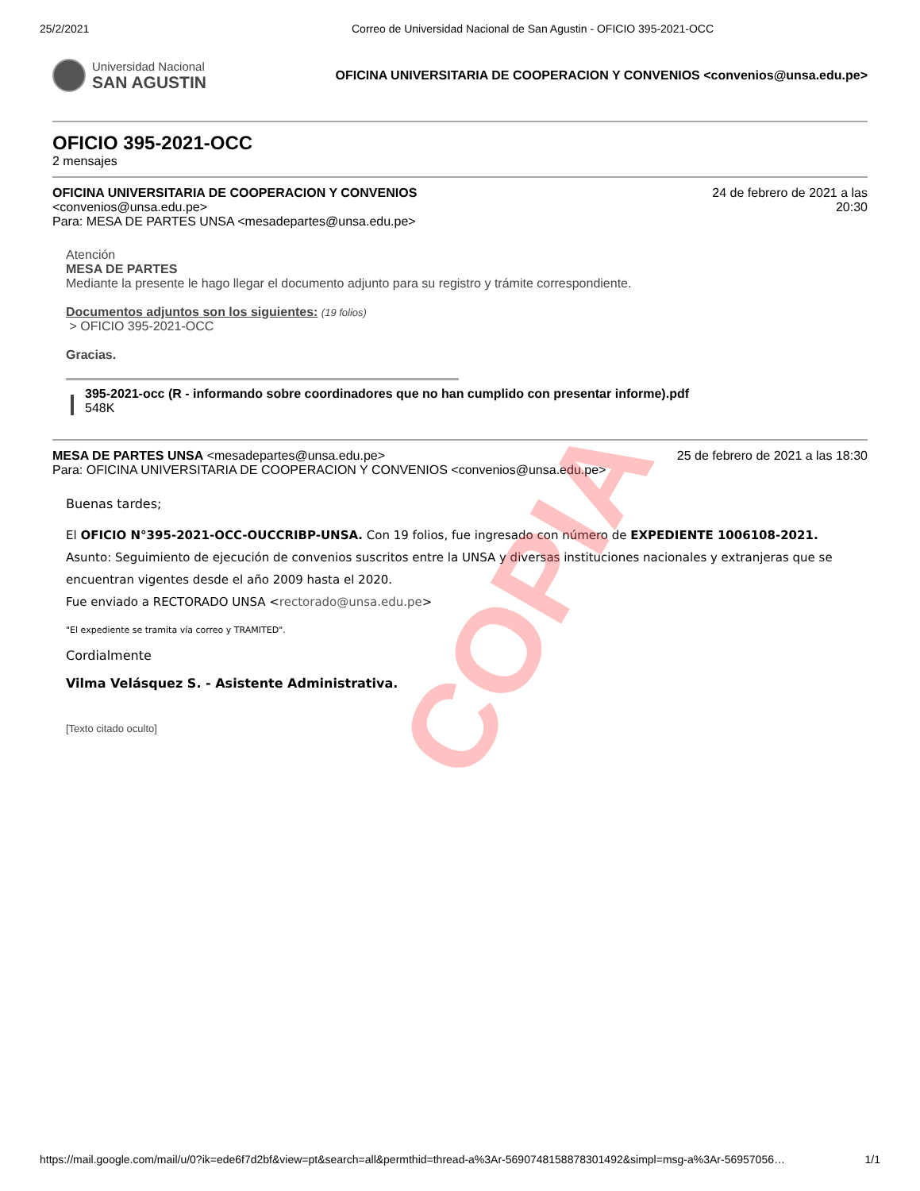25/2/2021 Correo de Universidad Nacional de San Agustin - OFICIO 395-2021-OCC
Universidad Nacional
SAN AGUSTIN
OFICINA UNIVERSITARIA DE COOPERACION Y CONVENIOS <convenios@unsa.edu.pe>
OFICIO 395-2021-OCC
2 mensajes
OFICINA UNIVERSITARIA DE COOPERACION Y CONVENIOS
<convenios@unsa.edu.pe>
Para: MESA DE PARTES UNSA <mesadepartes@unsa.edu.pe>
24 de febrero de 2021 a las
20:30
Atención
MESA DE PARTES
Mediante la presente le hago llegar el documento adjunto para su registro y trámite correspondiente.
Documentos adjuntos son los siguientes: (19 folios)
> OFICIO 395-2021-OCC
Gracias.
395-2021-occ (R - informando sobre coordinadores que no han cumplido con presentar informe).pdf
548K
MESA DE PARTES UNSA <mesadepartes@unsa.edu.pe> 25 de febrero de 2021 a las 18:30
Para: OFICINA UNIVERSITARIA DE COOPERACION Y CONVENIOS <convenios@unsa.edu.pe>
Buenas tardes;
El OFICIO N°395-2021-OCC-OUCCRIBP-UNSA. Con 19 folios, fue ingresado con número de EXPEDIENTE 1006108-2021. Asunto: Seguimiento de ejecución de convenios suscritos entre la UNSA y diversas instituciones nacionales y extranjeras que se encuentran vigentes desde el año 2009 hasta el 2020.
Fue enviado a RECTORADO UNSA <rectorado@unsa.edu.pe>
"El expediente se tramita vía correo y TRAMITED".
Cordialmente
Vilma Velásquez S. - Asistente Administrativa.
[Texto citado oculto]
COPIA
https://mail.google.com/mail/u/0?ik=ede6f7d2bf&view=pt&search=all&permthid=thread-a%3Ar-5690748158878301492&simpl=msg-a%3Ar-56957056… 1/1